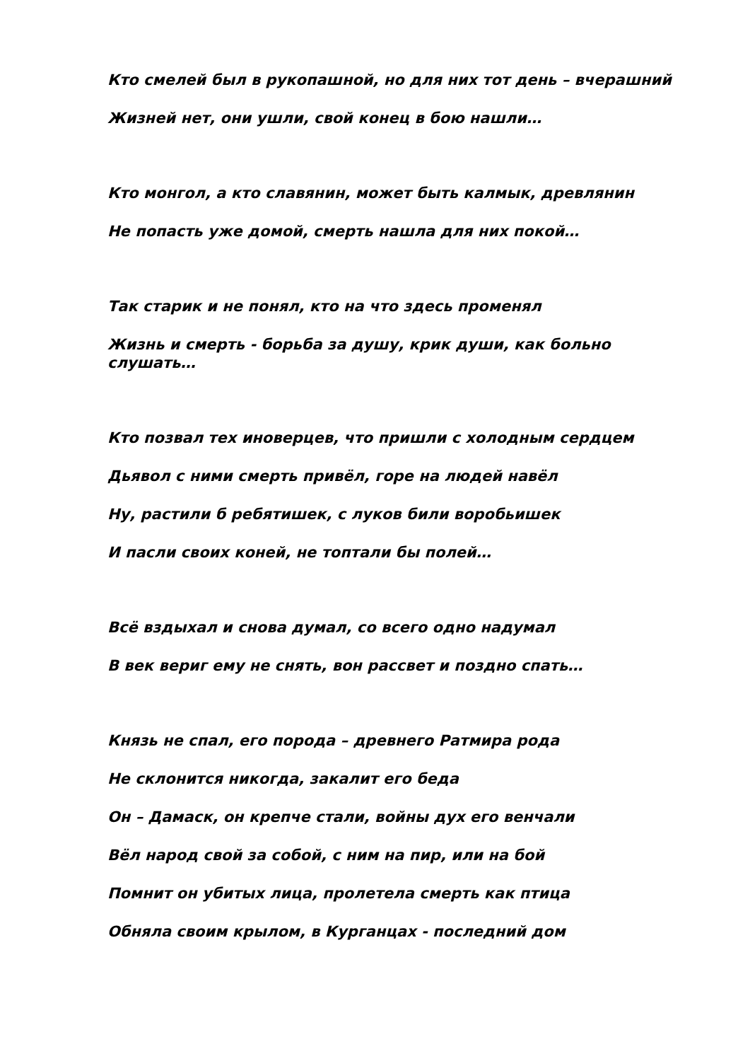Кто смелей был в рукопашной, но для них тот день – вчерашний
Жизней нет, они ушли, свой конец в бою нашли…
Кто монгол, а кто славянин, может быть калмык, древлянин
Не попасть уже домой, смерть нашла для них покой…
Так старик и не понял, кто на что здесь променял
Жизнь и смерть - борьба за душу, крик души, как больно слушать…
Кто позвал тех иноверцев, что пришли с холодным сердцем
Дьявол с ними смерть привёл, горе на людей навёл
Ну, растили б ребятишек, с луков били воробьишек
И пасли своих коней, не топтали бы полей…
Всё вздыхал и снова думал, со всего одно надумал
В век вериг ему не снять, вон рассвет и поздно спать…
Князь не спал, его порода – древнего Ратмира рода
Не склонится никогда, закалит его беда
Он – Дамаск, он крепче стали, войны дух его венчали
Вёл народ свой за собой, с ним на пир, или на бой
Помнит он убитых лица, пролетела смерть как птица
Обняла своим крылом, в Курганцах - последний дом